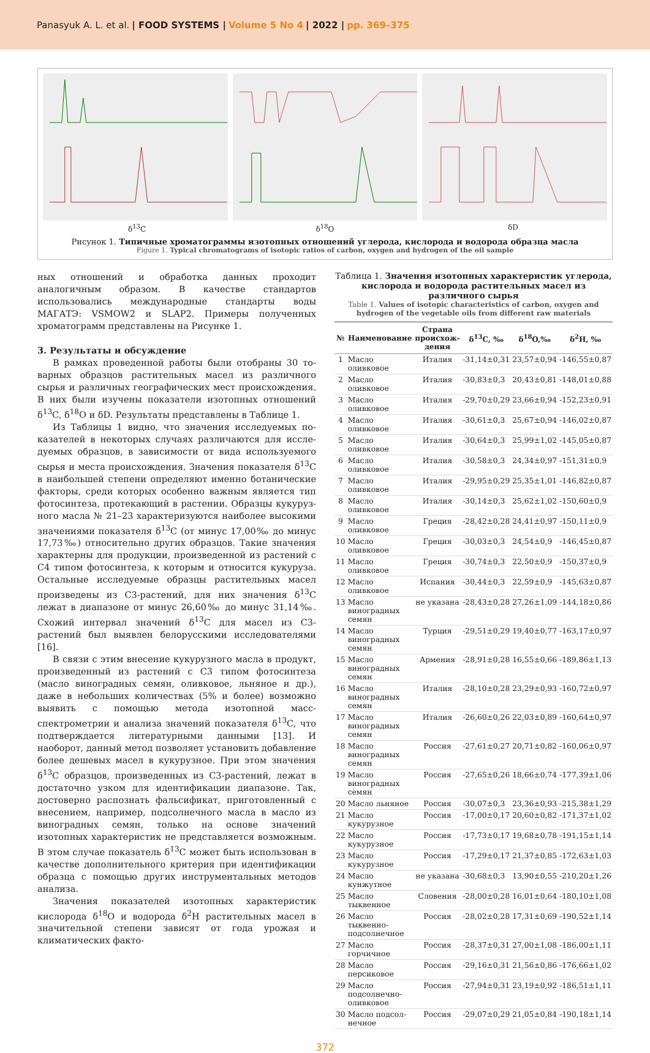Panasyuk A. L. et al. | FOOD SYSTEMS | Volume 5 No 4 | 2022 | pp. 369–375
δ<sup>13</sup>C δ<sup>18</sup>O δD
Рисунок 1. Типичные хроматограммы изотопных отношений углерода, кислорода и водорода образца масла
Figure 1. Typical chromatograms of isotopic ratios of carbon, oxygen and hydrogen of the oil sample
ных отношений и обработка данных проходит аналогичным образом. В качестве стандартов использовались междуна­родные стандарты воды МАГАТЭ: VSMOW2 и SLAP2. Приме­ры полученных хроматограмм представлены на Рисунке 1.
3. Результаты и обсуждение
В рамках проведенной работы были отобраны 30 то­варных образцов растительных масел из различного сырья и различных географических мест происхождения. В них были изучены показатели изотопных отношений δ<sup>13</sup>C, δ<sup>18</sup>O и δD. Результаты представлены в Таблице 1.
Из Таблицы 1 видно, что значения исследуемых по­казателей в некоторых случаях различаются для иссле­дуемых образцов, в зависимости от вида используемого сырья и места происхождения. Значения показателя δ<sup>13</sup>C в наибольшей степени определяют именно ботанические факторы, среди которых особенно важным является тип фотосинтеза, протекающий в растении. Образцы кукуруз­ного масла № 21–23 характеризуются наиболее высокими значениями показателя δ<sup>13</sup>C (от минус 17,00‰ до минус 17,73‰) относительно других образцов. Такие значения характерны для продукции, произведенной из растений с С4 типом фотосинтеза, к которым и относится кукуру­за. Остальные исследуемые образцы растительных масел произведены из С3-растений, для них значения δ<sup>13</sup>C лежат в диапазоне от минус 26,60‰ до минус 31,14‰. Схожий интервал значений δ<sup>13</sup>C для масел из С3-растений был вы­явлен белорусскими исследователями [16].
В связи с этим внесение кукурузного масла в продукт, произведенный из растений с С3 типом фотосинтеза (масло виноградных семян, оливковое, льняное и др.), даже в не­больших количествах (5% и более) возможно выявить с по­мощью метода изотопной масс-спектрометрии и анализа значений показателя δ<sup>13</sup>C, что подтверждается литератур­ными данными [13]. И наоборот, данный метод позволяет установить добавление более дешевых масел в кукурузное. При этом значения δ<sup>13</sup>C образцов, произведенных из С3-растений, лежат в достаточно узком для идентификации диапазоне. Так, достоверно распознать фальсификат, при­готовленный с внесением, например, подсолнечного масла в масло из виноградных семян, только на основе значений изотопных характеристик не представляется возможным. В этом случае показатель δ<sup>13</sup>C может быть использован в качестве дополнительного критерия при идентификации образца с помощью других инструментальных методов анализа.
Значения показателей изотопных характеристик кисло­рода δ<sup>18</sup>O и водорода δ<sup>2</sup>H растительных масел в значитель­ной степени зависят от года урожая и климатических факто-
Таблица 1. Значения изотопных характеристик углерода, кислорода и водорода растительных масел из различного сырья
Table 1. Values of isotopic characteristics of carbon, oxygen and hydrogen of the vegetable oils from different raw materials
| № | Наименование | Страна происхож­дения | δ<sup>13</sup>C, ‰ | δ<sup>18</sup>O,‰ | δ<sup>2</sup>H, ‰ |
| --- | --- | --- | --- | --- | --- |
| 1 | Масло оливковое | Италия | -31,14±0,31 | 23,57±0,94 | -146,55±0,87 |
| 2 | Масло оливковое | Италия | -30,83±0,3 | 20,43±0,81 | -148,01±0,88 |
| 3 | Масло оливковое | Италия | -29,70±0,29 | 23,66±0,94 | -152,23±0,91 |
| 4 | Масло оливковое | Италия | -30,61±0,3 | 25,67±0,94 | -146,02±0,87 |
| 5 | Масло оливковое | Италия | -30,64±0,3 | 25,99±1,02 | -145,05±0,87 |
| 6 | Масло оливковое | Италия | -30,58±0,3 | 24,34±0,97 | -151,31±0,9 |
| 7 | Масло оливковое | Италия | -29,95±0,29 | 25,35±1,01 | -146,82±0,87 |
| 8 | Масло оливковое | Италия | -30,14±0,3 | 25,62±1,02 | -150,60±0,9 |
| 9 | Масло оливковое | Греция | -28,42±0,28 | 24,41±0,97 | -150,11±0,9 |
| 10 | Масло оливковое | Греция | -30,03±0,3 | 24,54±0,9 | -146,45±0,87 |
| 11 | Масло оливковое | Греция | -30,74±0,3 | 22,50±0,9 | -150,37±0,9 |
| 12 | Масло оливковое | Испания | -30,44±0,3 | 22,59±0,9 | -145,63±0,87 |
| 13 | Масло виноград­ных семян | не указана | -28,43±0,28 | 27,26±1,09 | -144,18±0,86 |
| 14 | Масло виноград­ных семян | Турция | -29,51±0,29 | 19,40±0,77 | -163,17±0,97 |
| 15 | Масло виноград­ных семян | Армения | -28,91±0,28 | 16,55±0,66 | -189,86±1,13 |
| 16 | Масло виноград­ных семян | Италия | -28,10±0,28 | 23,29±0,93 | -160,72±0,97 |
| 17 | Масло виноград­ных семян | Италия | -26,60±0,26 | 22,03±0,89 | -160,64±0,97 |
| 18 | Масло виноград­ных семян | Россия | -27,61±0,27 | 20,71±0,82 | -160,06±0,97 |
| 19 | Масло виноград­ных семян | Россия | -27,65±0,26 | 18,66±0,74 | -177,39±1,06 |
| 20 | Масло льняное | Россия | -30,07±0,3 | 23,36±0,93 | -215,38±1,29 |
| 21 | Масло кукурузное | Россия | -17,00±0,17 | 20,60±0,82 | -171,37±1,02 |
| 22 | Масло кукурузное | Россия | -17,73±0,17 | 19,68±0,78 | -191,15±1,14 |
| 23 | Масло кукурузное | Россия | -17,29±0,17 | 21,37±0,85 | -172,63±1,03 |
| 24 | Масло кунжутное | не указана | -30,68±0,3 | 13,90±0,55 | -210,20±1,26 |
| 25 | Масло тыквенное | Словения | -28,00±0,28 | 16,01±0,64 | -180,10±1,08 |
| 26 | Масло тыквенно-подсолнечное | Россия | -28,02±0,28 | 17,31±0,69 | -190,52±1,14 |
| 27 | Масло горчичное | Россия | -28,37±0,31 | 27,00±1,08 | -186,00±1,11 |
| 28 | Масло персиковое | Россия | -29,16±0,31 | 21,56±0,86 | -176,66±1,02 |
| 29 | Масло подсолнечно-оливковое | Россия | -27,94±0,31 | 23,19±0,92 | -186,51±1,11 |
| 30 | Масло подсол­нечное | Россия | -29,07±0,29 | 21,05±0,84 | -190,18±1,14 |
372